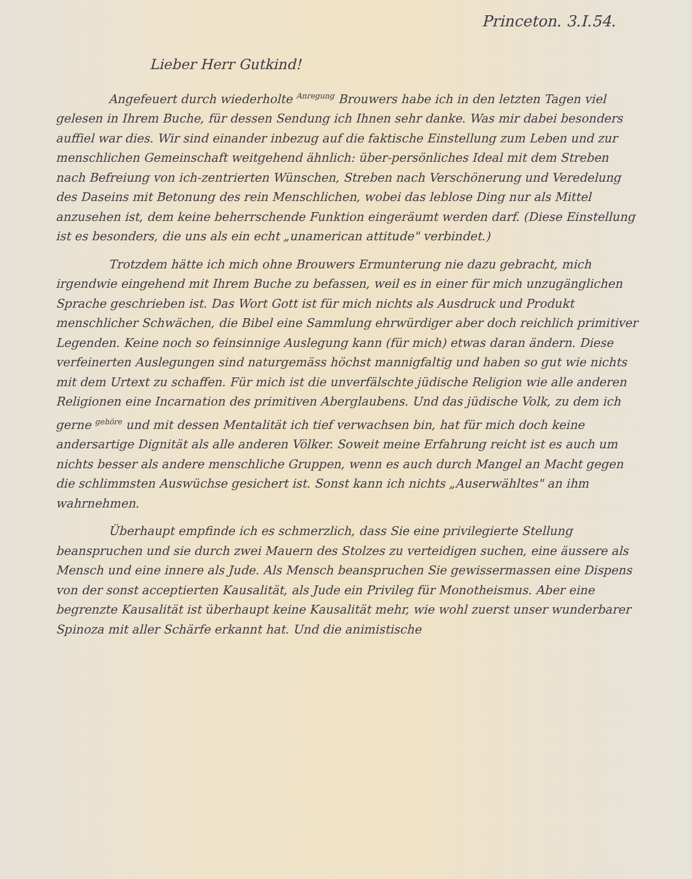Princeton. 3.I.54.
Lieber Herr Gutkind!
Angefeuert durch wiederholte <sup>Anregung</sup> Brouwers habe ich in den letzten Tagen viel gelesen in Ihrem Buche, für dessen Sendung ich Ihnen sehr danke. Was mir dabei besonders auffiel war dies. Wir sind einander inbezug auf die faktische Einstellung zum Leben und zur menschlichen Gemeinschaft weitgehend ähnlich: über-persönliches Ideal mit dem Streben nach Befreiung von ich-zentrierten Wünschen, Streben nach Verschönerung und Veredelung des Daseins mit Betonung des rein Menschlichen, wobei das leblose Ding nur als Mittel anzusehen ist, dem keine beherrschende Funktion eingeräumt werden darf. (Diese Einstellung ist es besonders, die uns als ein echt „unamerican attitude" verbindet.)
Trotzdem hätte ich mich ohne Brouwers Ermunterung nie dazu gebracht, mich irgendwie eingehend mit Ihrem Buche zu befassen, weil es in einer für mich unzugänglichen Sprache geschrieben ist. Das Wort Gott ist für mich nichts als Ausdruck und Produkt menschlicher Schwächen, die Bibel eine Sammlung ehrwürdiger aber doch reichlich primitiver Legenden. Keine noch so feinsinnige Auslegung kann (für mich) etwas daran ändern. Diese verfeinerten Auslegungen sind naturgemäss höchst mannigfaltig und haben so gut wie nichts mit dem Urtext zu schaffen. Für mich ist die unverfälschte jüdische Religion wie alle anderen Religionen eine Incarnation des primitiven Aberglaubens. Und das jüdische Volk, zu dem ich gerne <sup>gehöre</sup> und mit dessen Mentalität ich tief verwachsen bin, hat für mich doch keine andersartige Dignität als alle anderen Völker. Soweit meine Erfahrung reicht ist es auch um nichts besser als andere menschliche Gruppen, wenn es auch durch Mangel an Macht gegen die schlimmsten Auswüchse gesichert ist. Sonst kann ich nichts „Auserwähltes" an ihm wahrnehmen.
Überhaupt empfinde ich es schmerzlich, dass Sie eine privilegierte Stellung beanspruchen und sie durch zwei Mauern des Stolzes zu verteidigen suchen, eine äussere als Mensch und eine innere als Jude. Als Mensch beanspruchen Sie gewissermassen eine Dispens von der sonst acceptierten Kausalität, als Jude ein Privileg für Monotheismus. Aber eine begrenzte Kausalität ist überhaupt keine Kausalität mehr, wie wohl zuerst unser wunderbarer Spinoza mit aller Schärfe erkannt hat. Und die animistische